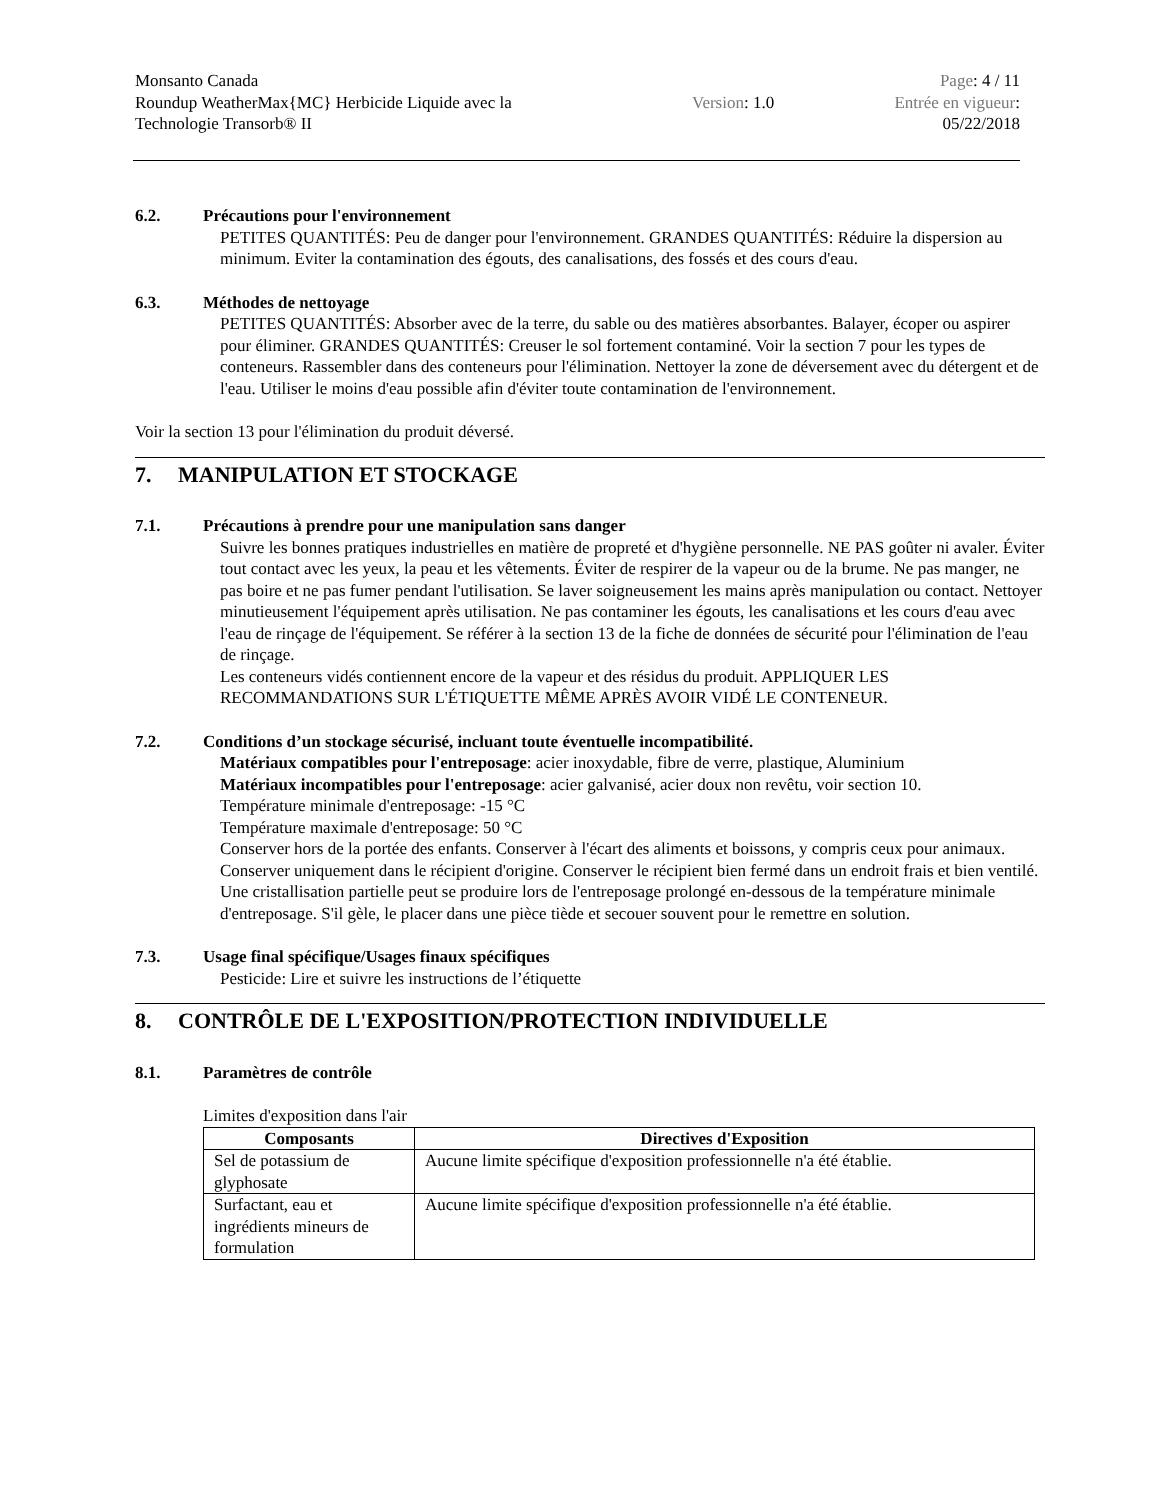Monsanto Canada
Roundup WeatherMax{MC} Herbicide Liquide avec la
Technologie Transorb® II
Version: 1.0 Page: 4 / 11
Entrée en vigueur:
05/22/2018
6.2. Précautions pour l'environnement
PETITES QUANTITÉS: Peu de danger pour l'environnement. GRANDES QUANTITÉS: Réduire la dispersion au minimum. Eviter la contamination des égouts, des canalisations, des fossés et des cours d'eau.
6.3. Méthodes de nettoyage
PETITES QUANTITÉS: Absorber avec de la terre, du sable ou des matières absorbantes. Balayer, écoper ou aspirer pour éliminer. GRANDES QUANTITÉS: Creuser le sol fortement contaminé. Voir la section 7 pour les types de conteneurs. Rassembler dans des conteneurs pour l'élimination. Nettoyer la zone de déversement avec du détergent et de l'eau. Utiliser le moins d'eau possible afin d'éviter toute contamination de l'environnement.
Voir la section 13 pour l'élimination du produit déversé.
7. MANIPULATION ET STOCKAGE
7.1. Précautions à prendre pour une manipulation sans danger
Suivre les bonnes pratiques industrielles en matière de propreté et d'hygiène personnelle. NE PAS goûter ni avaler. Éviter tout contact avec les yeux, la peau et les vêtements. Éviter de respirer de la vapeur ou de la brume. Ne pas manger, ne pas boire et ne pas fumer pendant l'utilisation. Se laver soigneusement les mains après manipulation ou contact. Nettoyer minutieusement l'équipement après utilisation. Ne pas contaminer les égouts, les canalisations et les cours d'eau avec l'eau de rinçage de l'équipement. Se référer à la section 13 de la fiche de données de sécurité pour l'élimination de l'eau de rinçage.
Les conteneurs vidés contiennent encore de la vapeur et des résidus du produit. APPLIQUER LES RECOMMANDATIONS SUR L'ÉTIQUETTE MÊME APRÈS AVOIR VIDÉ LE CONTENEUR.
7.2. Conditions d’un stockage sécurisé, incluant toute éventuelle incompatibilité.
Matériaux compatibles pour l'entreposage: acier inoxydable, fibre de verre, plastique, Aluminium
Matériaux incompatibles pour l'entreposage: acier galvanisé, acier doux non revêtu, voir section 10.
Température minimale d'entreposage: -15 °C
Température maximale d'entreposage: 50 °C
Conserver hors de la portée des enfants. Conserver à l'écart des aliments et boissons, y compris ceux pour animaux. Conserver uniquement dans le récipient d'origine. Conserver le récipient bien fermé dans un endroit frais et bien ventilé. Une cristallisation partielle peut se produire lors de l'entreposage prolongé en-dessous de la température minimale d'entreposage. S'il gèle, le placer dans une pièce tiède et secouer souvent pour le remettre en solution.
7.3. Usage final spécifique/Usages finaux spécifiques
Pesticide: Lire et suivre les instructions de l’étiquette
8. CONTRÔLE DE L'EXPOSITION/PROTECTION INDIVIDUELLE
8.1. Paramètres de contrôle
Limites d'exposition dans l'air
| Composants | Directives d'Exposition |
| --- | --- |
| Sel de potassium de glyphosate | Aucune limite spécifique d'exposition professionnelle n'a été établie. |
| Surfactant, eau et ingrédients mineurs de formulation | Aucune limite spécifique d'exposition professionnelle n'a été établie. |